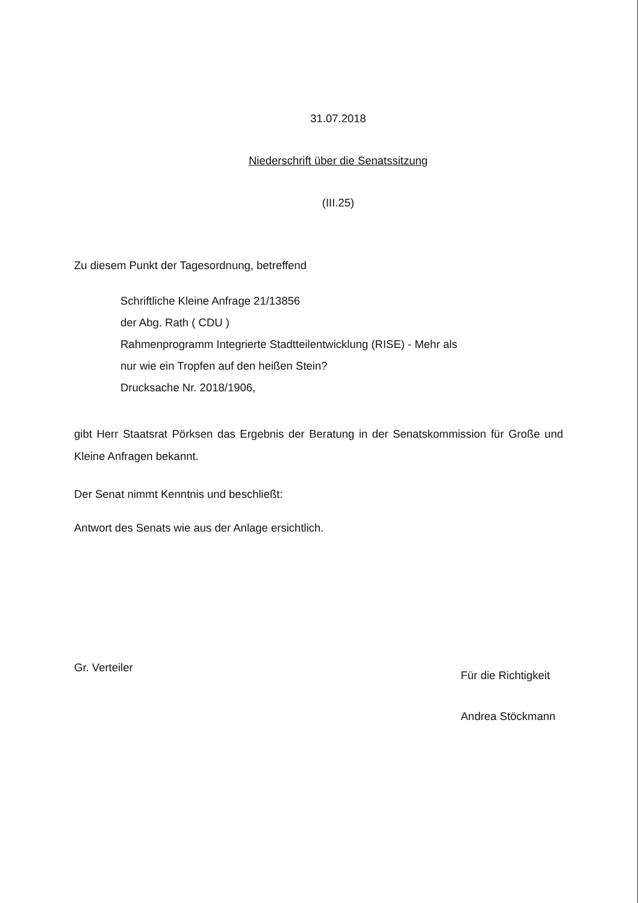31.07.2018
Niederschrift über die Senatssitzung
(III.25)
Zu diesem Punkt der Tagesordnung, betreffend
Schriftliche Kleine Anfrage 21/13856
der Abg. Rath ( CDU )
Rahmenprogramm Integrierte Stadtteilentwicklung (RISE) - Mehr als
nur wie ein Tropfen auf den heißen Stein?
Drucksache Nr. 2018/1906,
gibt Herr Staatsrat Pörksen das Ergebnis der Beratung in der Senatskommission für Große und Kleine Anfragen bekannt.
Der Senat nimmt Kenntnis und beschließt:
Antwort des Senats wie aus der Anlage ersichtlich.
Gr. Verteiler
Für die Richtigkeit
Andrea Stöckmann